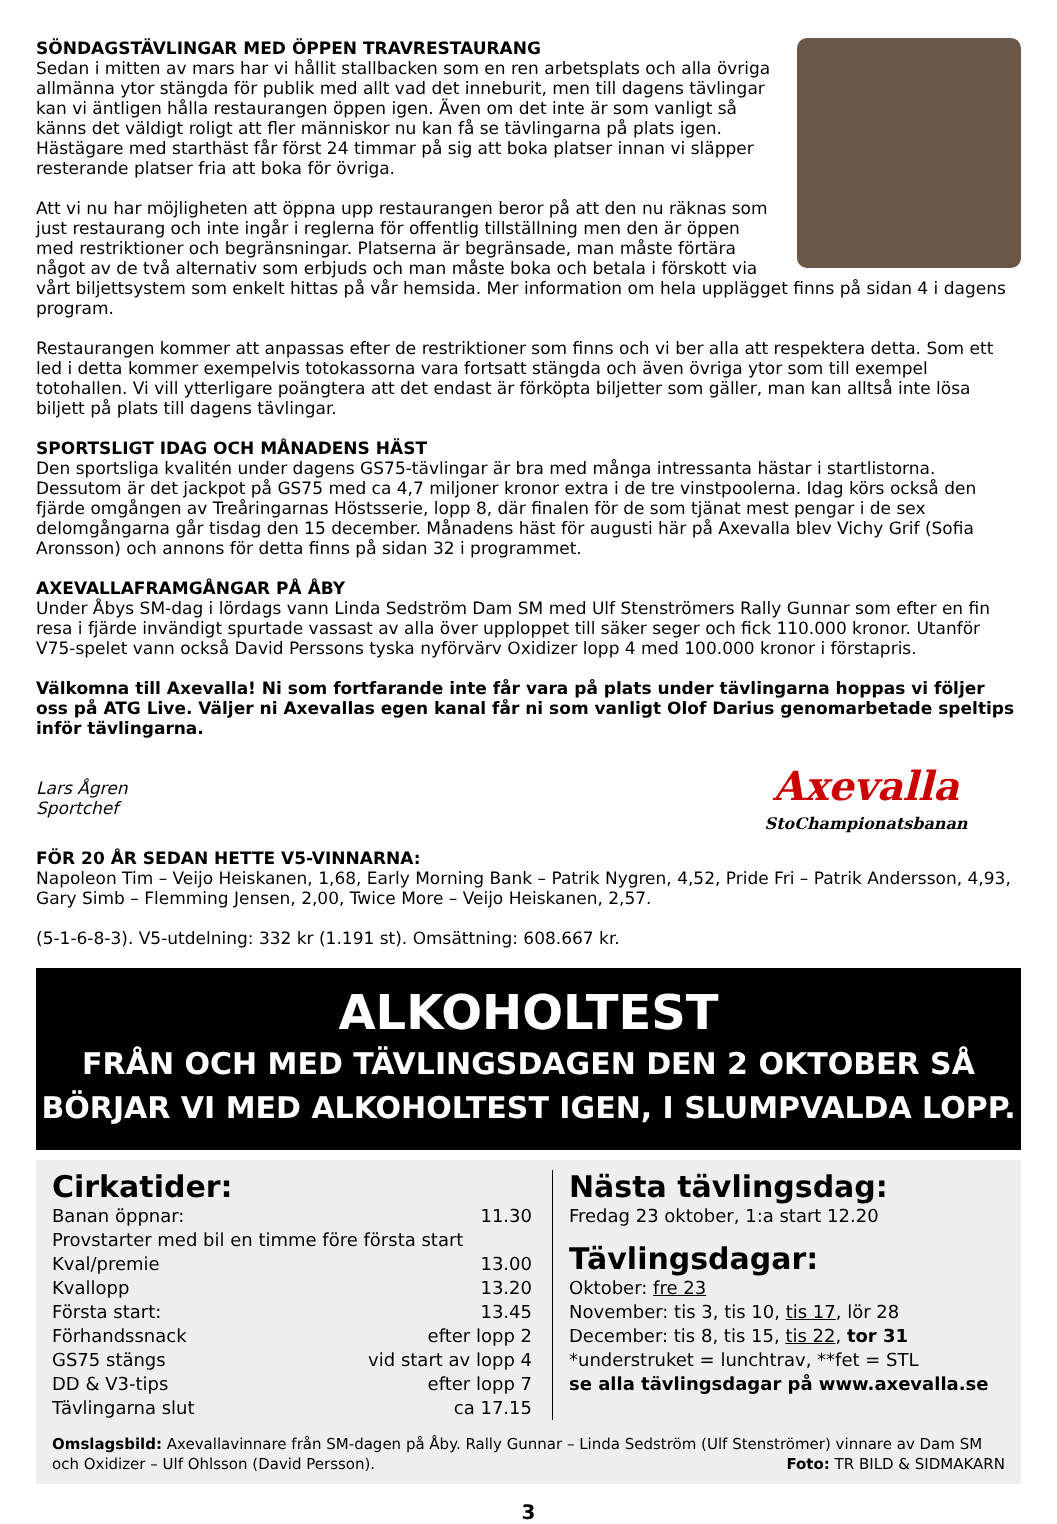SÖNDAGSTÄVLINGAR MED ÖPPEN TRAVRESTAURANG
Sedan i mitten av mars har vi hållit stallbacken som en ren arbetsplats och alla övriga allmänna ytor stängda för publik med allt vad det inneburit, men till dagens tävlingar kan vi äntligen hålla restaurangen öppen igen. Även om det inte är som vanligt så känns det väldigt roligt att fler människor nu kan få se tävlingarna på plats igen. Hästägare med starthäst får först 24 timmar på sig att boka platser innan vi släpper resterande platser fria att boka för övriga.
Att vi nu har möjligheten att öppna upp restaurangen beror på att den nu räknas som just restaurang och inte ingår i reglerna för offentlig tillställning men den är öppen med restriktioner och begränsningar. Platserna är begränsade, man måste förtära något av de två alternativ som erbjuds och man måste boka och betala i förskott via vårt biljettsystem som enkelt hittas på vår hemsida. Mer information om hela upplägget finns på sidan 4 i dagens program.
Restaurangen kommer att anpassas efter de restriktioner som finns och vi ber alla att respektera detta. Som ett led i detta kommer exempelvis totokassorna vara fortsatt stängda och även övriga ytor som till exempel totohallen. Vi vill ytterligare poängtera att det endast är förköpta biljetter som gäller, man kan alltså inte lösa biljett på plats till dagens tävlingar.
SPORTSLIGT IDAG OCH MÅNADENS HÄST
Den sportsliga kvalitén under dagens GS75-tävlingar är bra med många intressanta hästar i startlistorna. Dessutom är det jackpot på GS75 med ca 4,7 miljoner kronor extra i de tre vinstpoolerna. Idag körs också den fjärde omgången av Treåringarnas Höstsserie, lopp 8, där finalen för de som tjänat mest pengar i de sex delomgångarna går tisdag den 15 december. Månadens häst för augusti här på Axevalla blev Vichy Grif (Sofia Aronsson) och annons för detta finns på sidan 32 i programmet.
AXEVALLAFRAMGÅNGAR PÅ ÅBY
Under Åbys SM-dag i lördags vann Linda Sedström Dam SM med Ulf Stenströmers Rally Gunnar som efter en fin resa i fjärde invändigt spurtade vassast av alla över upploppet till säker seger och fick 110.000 kronor. Utanför V75-spelet vann också David Perssons tyska nyförvärv Oxidizer lopp 4 med 100.000 kronor i förstapris.
Välkomna till Axevalla! Ni som fortfarande inte får vara på plats under tävlingarna hoppas vi följer oss på ATG Live. Väljer ni Axevallas egen kanal får ni som vanligt Olof Darius genomarbetade speltips inför tävlingarna.
Axevalla
StoChampionatsbanan
Lars Ågren
Sportchef
FÖR 20 ÅR SEDAN HETTE V5-VINNARNA:
Napoleon Tim – Veijo Heiskanen, 1,68, Early Morning Bank – Patrik Nygren, 4,52, Pride Fri – Patrik Andersson, 4,93, Gary Simb – Flemming Jensen, 2,00, Twice More – Veijo Heiskanen, 2,57.
(5-1-6-8-3). V5-utdelning: 332 kr (1.191 st). Omsättning: 608.667 kr.
ALKOHOLTEST
FRÅN OCH MED TÄVLINGSDAGEN DEN 2 OKTOBER SÅ
BÖRJAR VI MED ALKOHOLTEST IGEN, I SLUMPVALDA LOPP.
Cirkatider:
Banan öppnar: 11.30
Provstarter med bil en timme före första start
Kval/premie 13.00
Kvallopp 13.20
Första start: 13.45
Förhandssnack efter lopp 2
GS75 stängs vid start av lopp 4
DD & V3-tips efter lopp 7
Tävlingarna slut ca 17.15
Nästa tävlingsdag:
Fredag 23 oktober, 1:a start 12.20
Tävlingsdagar:
Oktober: fre 23
November: tis 3, tis 10, tis 17, lör 28
December: tis 8, tis 15, tis 22, tor 31
*understruket = lunchtrav, **fet = STL
se alla tävlingsdagar på www.axevalla.se
Omslagsbild: Axevallavinnare från SM-dagen på Åby. Rally Gunnar – Linda Sedström (Ulf Stenströmer) vinnare av Dam SM och Oxidizer – Ulf Ohlsson (David Persson). Foto: TR BILD & SIDMAKARN
3